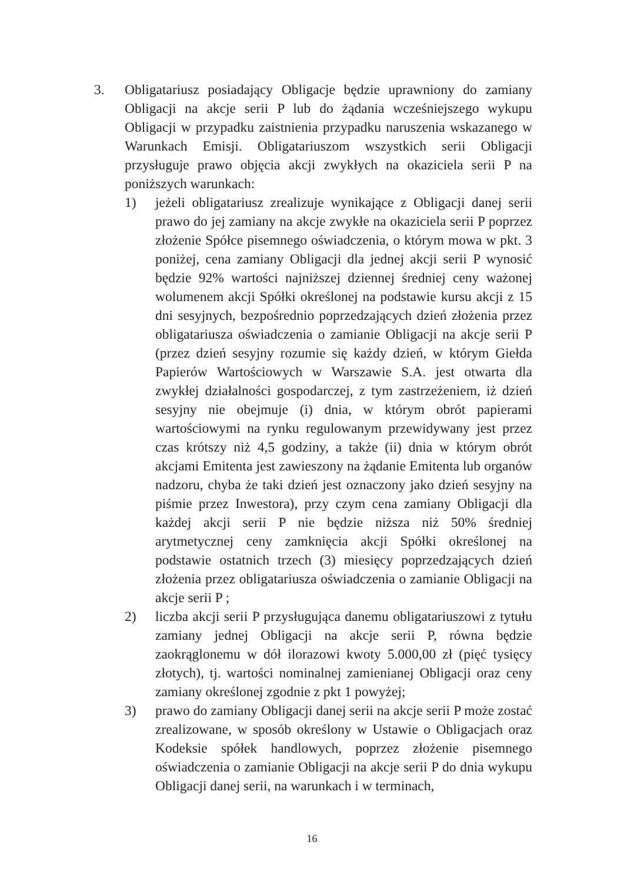3. Obligatariusz posiadający Obligacje będzie uprawniony do zamiany Obligacji na akcje serii P lub do żądania wcześniejszego wykupu Obligacji w przypadku zaistnienia przypadku naruszenia wskazanego w Warunkach Emisji. Obligatariuszom wszystkich serii Obligacji przysługuje prawo objęcia akcji zwykłych na okaziciela serii P na poniższych warunkach:
1) jeżeli obligatariusz zrealizuje wynikające z Obligacji danej serii prawo do jej zamiany na akcje zwykłe na okaziciela serii P poprzez złożenie Spółce pisemnego oświadczenia, o którym mowa w pkt. 3 poniżej, cena zamiany Obligacji dla jednej akcji serii P wynosić będzie 92% wartości najniższej dziennej średniej ceny ważonej wolumenem akcji Spółki określonej na podstawie kursu akcji z 15 dni sesyjnych, bezpośrednio poprzedzających dzień złożenia przez obligatariusza oświadczenia o zamianie Obligacji na akcje serii P (przez dzień sesyjny rozumie się każdy dzień, w którym Giełda Papierów Wartościowych w Warszawie S.A. jest otwarta dla zwykłej działalności gospodarczej, z tym zastrzeżeniem, iż dzień sesyjny nie obejmuje (i) dnia, w którym obrót papierami wartościowymi na rynku regulowanym przewidywany jest przez czas krótszy niż 4,5 godziny, a także (ii) dnia w którym obrót akcjami Emitenta jest zawieszony na żądanie Emitenta lub organów nadzoru, chyba że taki dzień jest oznaczony jako dzień sesyjny na piśmie przez Inwestora), przy czym cena zamiany Obligacji dla każdej akcji serii P nie będzie niższa niż 50% średniej arytmetycznej ceny zamknięcia akcji Spółki określonej na podstawie ostatnich trzech (3) miesięcy poprzedzających dzień złożenia przez obligatariusza oświadczenia o zamianie Obligacji na akcje serii P ;
2) liczba akcji serii P przysługująca danemu obligatariuszowi z tytułu zamiany jednej Obligacji na akcje serii P, równa będzie zaokrąglonemu w dół ilorazowi kwoty 5.000,00 zł (pięć tysięcy złotych), tj. wartości nominalnej zamienianej Obligacji oraz ceny zamiany określonej zgodnie z pkt 1 powyżej;
3) prawo do zamiany Obligacji danej serii na akcje serii P może zostać zrealizowane, w sposób określony w Ustawie o Obligacjach oraz Kodeksie spółek handlowych, poprzez złożenie pisemnego oświadczenia o zamianie Obligacji na akcje serii P do dnia wykupu Obligacji danej serii, na warunkach i w terminach,
16